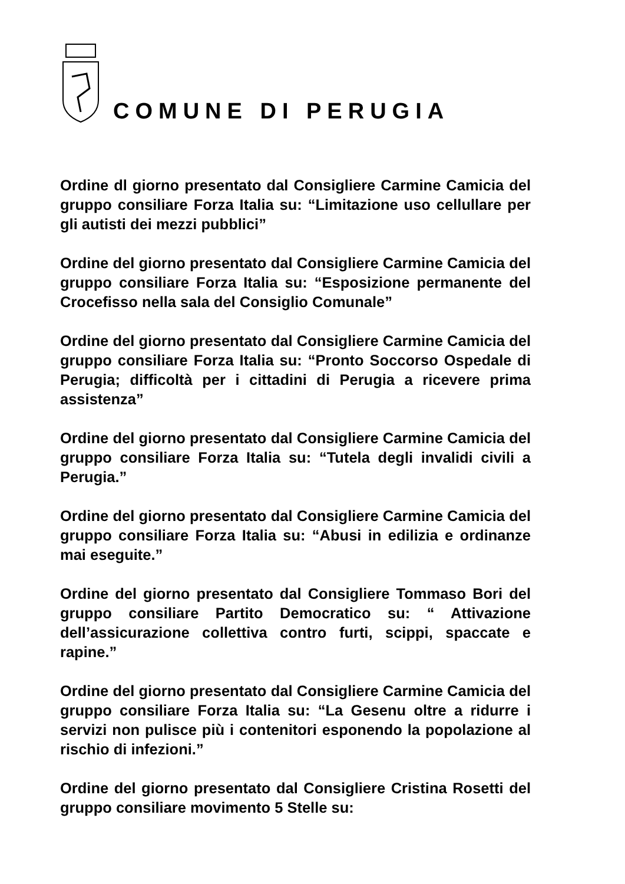COMUNE DI PERUGIA
Ordine dl giorno presentato dal Consigliere Carmine Camicia del gruppo consiliare Forza Italia su: “Limitazione uso cellullare per gli autisti dei mezzi pubblici”
Ordine del giorno presentato dal Consigliere Carmine Camicia del gruppo consiliare Forza Italia su: “Esposizione permanente del Crocefisso nella sala del Consiglio Comunale”
Ordine del giorno presentato dal Consigliere Carmine Camicia del gruppo consiliare Forza Italia su: “Pronto Soccorso Ospedale di Perugia; difficoltà per i cittadini di Perugia a ricevere prima assistenza”
Ordine del giorno presentato dal Consigliere Carmine Camicia del gruppo consiliare Forza Italia su: “Tutela degli invalidi civili a Perugia.”
Ordine del giorno presentato dal Consigliere Carmine Camicia del gruppo consiliare Forza Italia su: “Abusi in edilizia e ordinanze mai eseguite.”
Ordine del giorno presentato dal Consigliere Tommaso Bori del gruppo consiliare Partito Democratico su: “ Attivazione dell’assicurazione collettiva contro furti, scippi, spaccate e rapine.”
Ordine del giorno presentato dal Consigliere Carmine Camicia del gruppo consiliare Forza Italia su: “La Gesenu oltre a ridurre i servizi non pulisce più i contenitori esponendo la popolazione al rischio di infezioni.”
Ordine del giorno presentato dal Consigliere Cristina Rosetti del gruppo consiliare movimento 5 Stelle su: